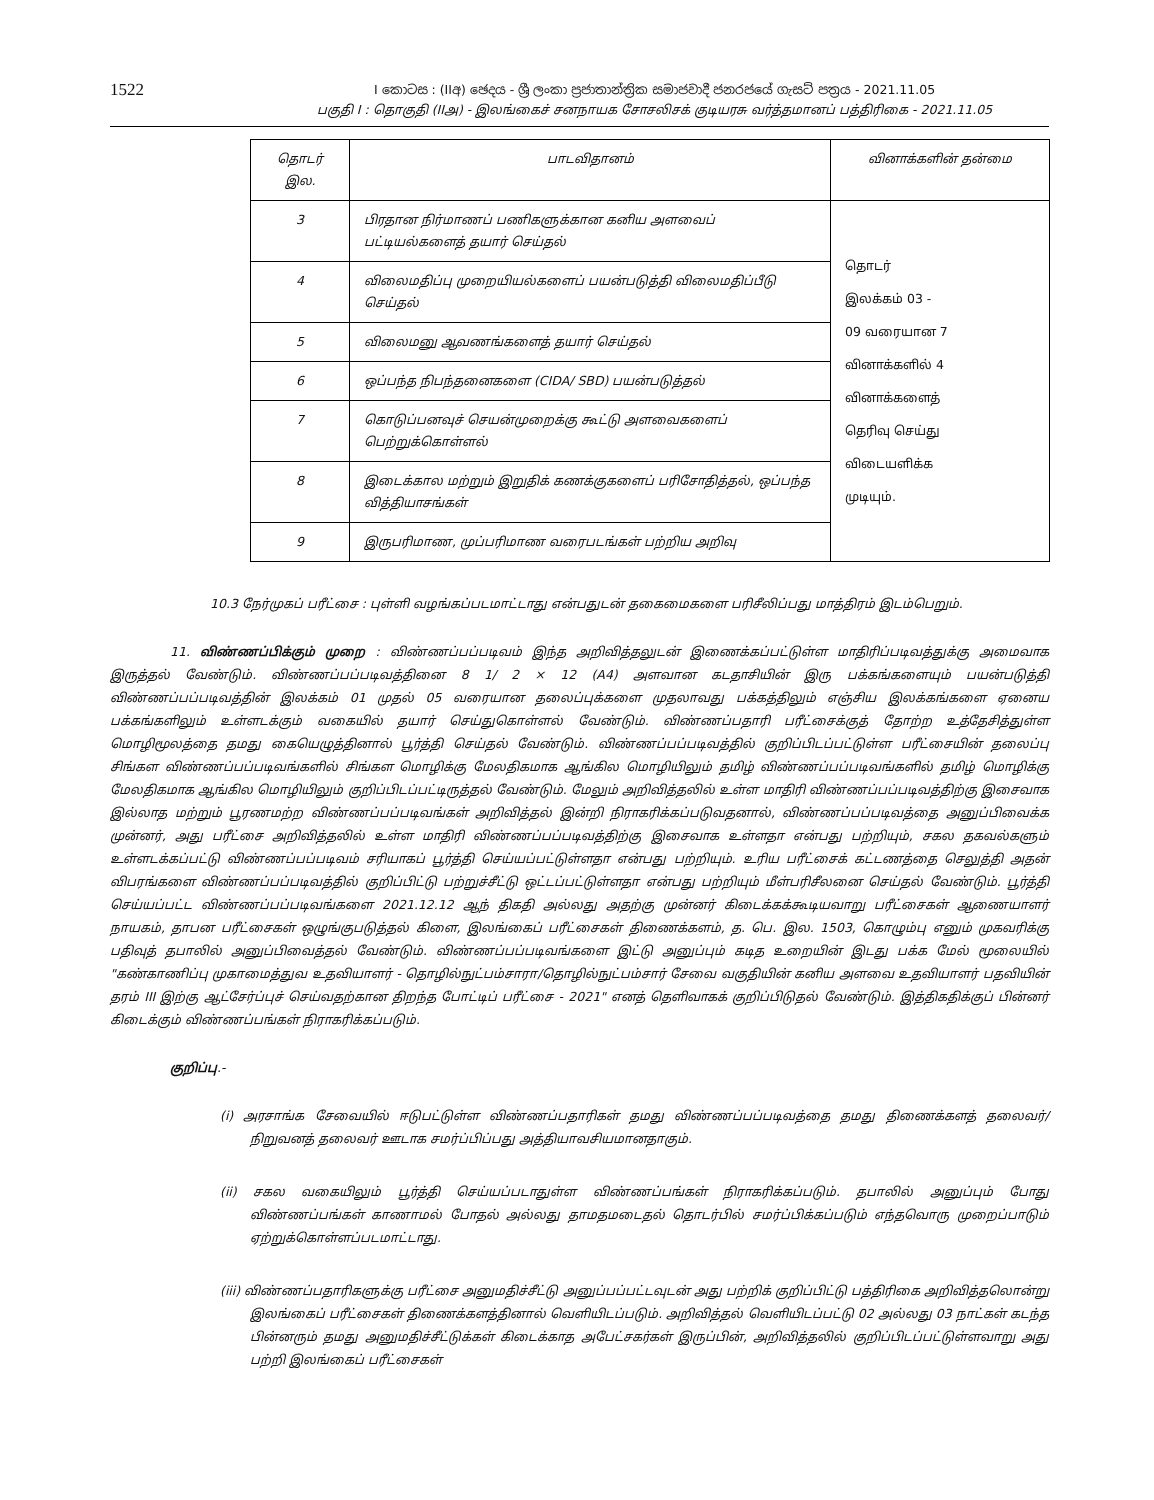1522
I කොටස : (IIඅ) ඡෙදය - ශ්‍රී ලංකා ප්‍රජාතාන්ත්‍රික සමාජවාදී ජනරජයේ ගැසට් පත්‍රය - 2021.11.05
பகுதி I : தொகுதி (IIஅ) - இலங்கைச் சனநாயக சோசலிசக் குடியரசு வர்த்தமானப் பத்திரிகை - 2021.11.05
| தொடர் இல. | பாடவிதானம் | வினாக்களின் தன்மை |
| --- | --- | --- |
| 3 | பிரதான நிர்மாணப் பணிகளுக்கான கனிய அளவைப் பட்டியல்களைத் தயார் செய்தல் | தொடர் இலக்கம் 03 - 09 வரையான 7 வினாக்களில் 4 வினாக்களைத் தெரிவு செய்து விடையளிக்க முடியும். |
| 4 | விலைமதிப்பு முறையியல்களைப் பயன்படுத்தி விலைமதிப்பீடு செய்தல் | |
| 5 | விலைமனு ஆவணங்களைத் தயார் செய்தல் | |
| 6 | ஒப்பந்த நிபந்தனைகளை (CIDA/ SBD) பயன்படுத்தல் | |
| 7 | கொடுப்பனவுச் செயன்முறைக்கு கூட்டு அளவைகளைப் பெற்றுக்கொள்ளல் | |
| 8 | இடைக்கால மற்றும் இறுதிக் கணக்குகளைப் பரிசோதித்தல், ஒப்பந்த வித்தியாசங்கள் | |
| 9 | இருபரிமாண, முப்பரிமாண வரைபடங்கள் பற்றிய அறிவு | |
10.3 நேர்முகப் பரீட்சை : புள்ளி வழங்கப்படமாட்டாது என்பதுடன் தகைமைகளை பரிசீலிப்பது மாத்திரம் இடம்பெறும்.
11. விண்ணப்பிக்கும் முறை : விண்ணப்பப்படிவம் இந்த அறிவித்தலுடன் இணைக்கப்பட்டுள்ள மாதிரிப்படிவத்துக்கு அமைவாக இருத்தல் வேண்டும். விண்ணப்பப்படிவத்தினை 8 1/ 2 × 12 (A4) அளவான கடதாசியின் இரு பக்கங்களையும் பயன்படுத்தி விண்ணப்பப்படிவத்தின் இலக்கம் 01 முதல் 05 வரையான தலைப்புக்களை முதலாவது பக்கத்திலும் எஞ்சிய இலக்கங்களை ஏனைய பக்கங்களிலும் உள்ளடக்கும் வகையில் தயார் செய்துகொள்ளல் வேண்டும். விண்ணப்பதாரி பரீட்சைக்குத் தோற்ற உத்தேசித்துள்ள மொழிமூலத்தை தமது கையெழுத்தினால் பூர்த்தி செய்தல் வேண்டும். விண்ணப்பப்படிவத்தில் குறிப்பிடப்பட்டுள்ள பரீட்சையின் தலைப்பு சிங்கள விண்ணப்பப்படிவங்களில் சிங்கள மொழிக்கு மேலதிகமாக ஆங்கில மொழியிலும் தமிழ் விண்ணப்பப்படிவங்களில் தமிழ் மொழிக்கு மேலதிகமாக ஆங்கில மொழியிலும் குறிப்பிடப்பட்டிருத்தல் வேண்டும். மேலும் அறிவித்தலில் உள்ள மாதிரி விண்ணப்பப்படிவத்திற்கு இசைவாக இல்லாத மற்றும் பூரணமற்ற விண்ணப்பப்படிவங்கள் அறிவித்தல் இன்றி நிராகரிக்கப்படுவதனால், விண்ணப்பப்படிவத்தை அனுப்பிவைக்க முன்னர், அது பரீட்சை அறிவித்தலில் உள்ள மாதிரி விண்ணப்பப்படிவத்திற்கு இசைவாக உள்ளதா என்பது பற்றியும், சகல தகவல்களும் உள்ளடக்கப்பட்டு விண்ணப்பப்படிவம் சரியாகப் பூர்த்தி செய்யப்பட்டுள்ளதா என்பது பற்றியும். உரிய பரீட்சைக் கட்டணத்தை செலுத்தி அதன் விபரங்களை விண்ணப்பப்படிவத்தில் குறிப்பிட்டு பற்றுச்சீட்டு ஒட்டப்பட்டுள்ளதா என்பது பற்றியும் மீள்பரிசீலனை செய்தல் வேண்டும். பூர்த்தி செய்யப்பட்ட விண்ணப்பப்படிவங்களை 2021.12.12 ஆந் திகதி அல்லது அதற்கு முன்னர் கிடைக்கக்கூடியவாறு பரீட்சைகள் ஆணையாளர் நாயகம், தாபன பரீட்சைகள் ஒழுங்குபடுத்தல் கிளை, இலங்கைப் பரீட்சைகள் திணைக்களம், த. பெ. இல. 1503, கொழும்பு எனும் முகவரிக்கு பதிவுத் தபாலில் அனுப்பிவைத்தல் வேண்டும். விண்ணப்பப்படிவங்களை இட்டு அனுப்பும் கடித உறையின் இடது பக்க மேல் மூலையில் "கண்காணிப்பு முகாமைத்துவ உதவியாளர் - தொழில்நுட்பம்சாரா/தொழில்நுட்பம்சார் சேவை வகுதியின் கனிய அளவை உதவியாளர் பதவியின் தரம் III இற்கு ஆட்சேர்ப்புச் செய்வதற்கான திறந்த போட்டிப் பரீட்சை - 2021" எனத் தெளிவாகக் குறிப்பிடுதல் வேண்டும். இத்திகதிக்குப் பின்னர் கிடைக்கும் விண்ணப்பங்கள் நிராகரிக்கப்படும்.
குறிப்பு.-
(i) அரசாங்க சேவையில் ஈடுபட்டுள்ள விண்ணப்பதாரிகள் தமது விண்ணப்பப்படிவத்தை தமது திணைக்களத் தலைவர்/நிறுவனத் தலைவர் ஊடாக சமர்ப்பிப்பது அத்தியாவசியமானதாகும்.
(ii) சகல வகையிலும் பூர்த்தி செய்யப்படாதுள்ள விண்ணப்பங்கள் நிராகரிக்கப்படும். தபாலில் அனுப்பும் போது விண்ணப்பங்கள் காணாமல் போதல் அல்லது தாமதமடைதல் தொடர்பில் சமர்ப்பிக்கப்படும் எந்தவொரு முறைப்பாடும் ஏற்றுக்கொள்ளப்படமாட்டாது.
(iii) விண்ணப்பதாரிகளுக்கு பரீட்சை அனுமதிச்சீட்டு அனுப்பப்பட்டவுடன் அது பற்றிக் குறிப்பிட்டு பத்திரிகை அறிவித்தலொன்று இலங்கைப் பரீட்சைகள் திணைக்களத்தினால் வெளியிடப்படும். அறிவித்தல் வெளியிடப்பட்டு 02 அல்லது 03 நாட்கள் கடந்த பின்னரும் தமது அனுமதிச்சீட்டுக்கள் கிடைக்காத அபேட்சகர்கள் இருப்பின், அறிவித்தலில் குறிப்பிடப்பட்டுள்ளவாறு அது பற்றி இலங்கைப் பரீட்சைகள்